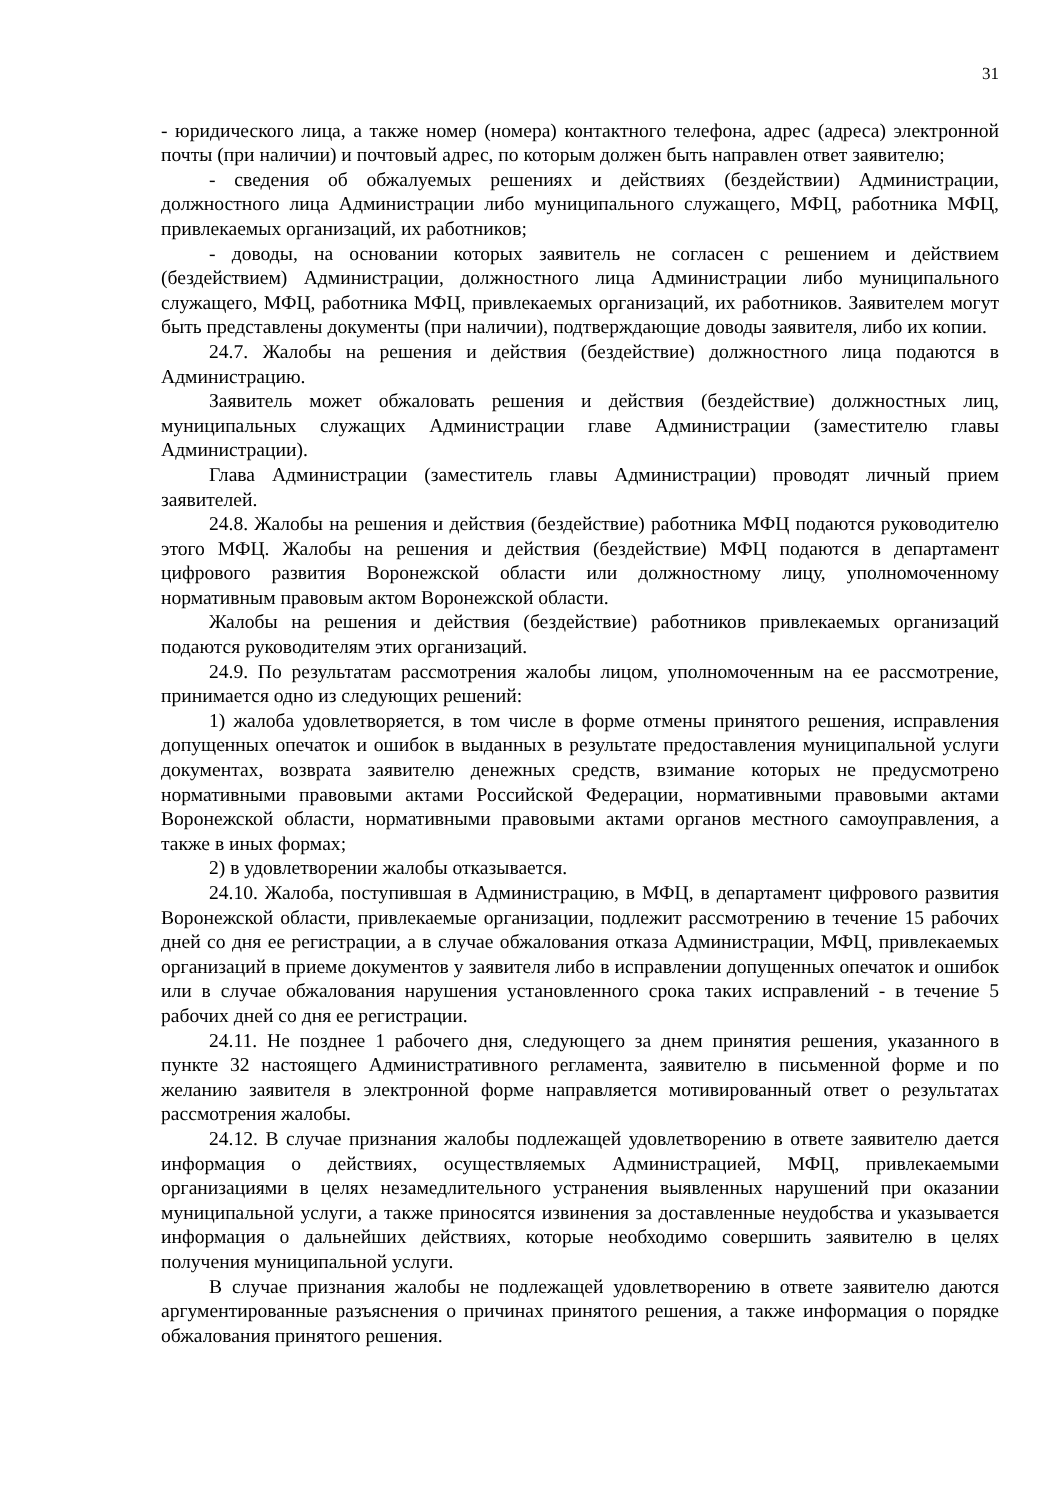31
- юридического лица, а также номер (номера) контактного телефона, адрес (адреса) электронной почты (при наличии) и почтовый адрес, по которым должен быть направлен ответ заявителю;
- сведения об обжалуемых решениях и действиях (бездействии) Администрации, должностного лица Администрации либо муниципального служащего, МФЦ, работника МФЦ, привлекаемых организаций, их работников;
- доводы, на основании которых заявитель не согласен с решением и действием (бездействием) Администрации, должностного лица Администрации либо муниципального служащего, МФЦ, работника МФЦ, привлекаемых организаций, их работников. Заявителем могут быть представлены документы (при наличии), подтверждающие доводы заявителя, либо их копии.
24.7. Жалобы на решения и действия (бездействие) должностного лица подаются в Администрацию.
Заявитель может обжаловать решения и действия (бездействие) должностных лиц, муниципальных служащих Администрации главе Администрации (заместителю главы Администрации).
Глава Администрации (заместитель главы Администрации) проводят личный прием заявителей.
24.8. Жалобы на решения и действия (бездействие) работника МФЦ подаются руководителю этого МФЦ. Жалобы на решения и действия (бездействие) МФЦ подаются в департамент цифрового развития Воронежской области или должностному лицу, уполномоченному нормативным правовым актом Воронежской области.
Жалобы на решения и действия (бездействие) работников привлекаемых организаций подаются руководителям этих организаций.
24.9. По результатам рассмотрения жалобы лицом, уполномоченным на ее рассмотрение, принимается одно из следующих решений:
1) жалоба удовлетворяется, в том числе в форме отмены принятого решения, исправления допущенных опечаток и ошибок в выданных в результате предоставления муниципальной услуги документах, возврата заявителю денежных средств, взимание которых не предусмотрено нормативными правовыми актами Российской Федерации, нормативными правовыми актами Воронежской области, нормативными правовыми актами органов местного самоуправления, а также в иных формах;
2) в удовлетворении жалобы отказывается.
24.10. Жалоба, поступившая в Администрацию, в МФЦ, в департамент цифрового развития Воронежской области, привлекаемые организации, подлежит рассмотрению в течение 15 рабочих дней со дня ее регистрации, а в случае обжалования отказа Администрации, МФЦ, привлекаемых организаций в приеме документов у заявителя либо в исправлении допущенных опечаток и ошибок или в случае обжалования нарушения установленного срока таких исправлений - в течение 5 рабочих дней со дня ее регистрации.
24.11. Не позднее 1 рабочего дня, следующего за днем принятия решения, указанного в пункте 32 настоящего Административного регламента, заявителю в письменной форме и по желанию заявителя в электронной форме направляется мотивированный ответ о результатах рассмотрения жалобы.
24.12. В случае признания жалобы подлежащей удовлетворению в ответе заявителю дается информация о действиях, осуществляемых Администрацией, МФЦ, привлекаемыми организациями в целях незамедлительного устранения выявленных нарушений при оказании муниципальной услуги, а также приносятся извинения за доставленные неудобства и указывается информация о дальнейших действиях, которые необходимо совершить заявителю в целях получения муниципальной услуги.
В случае признания жалобы не подлежащей удовлетворению в ответе заявителю даются аргументированные разъяснения о причинах принятого решения, а также информация о порядке обжалования принятого решения.